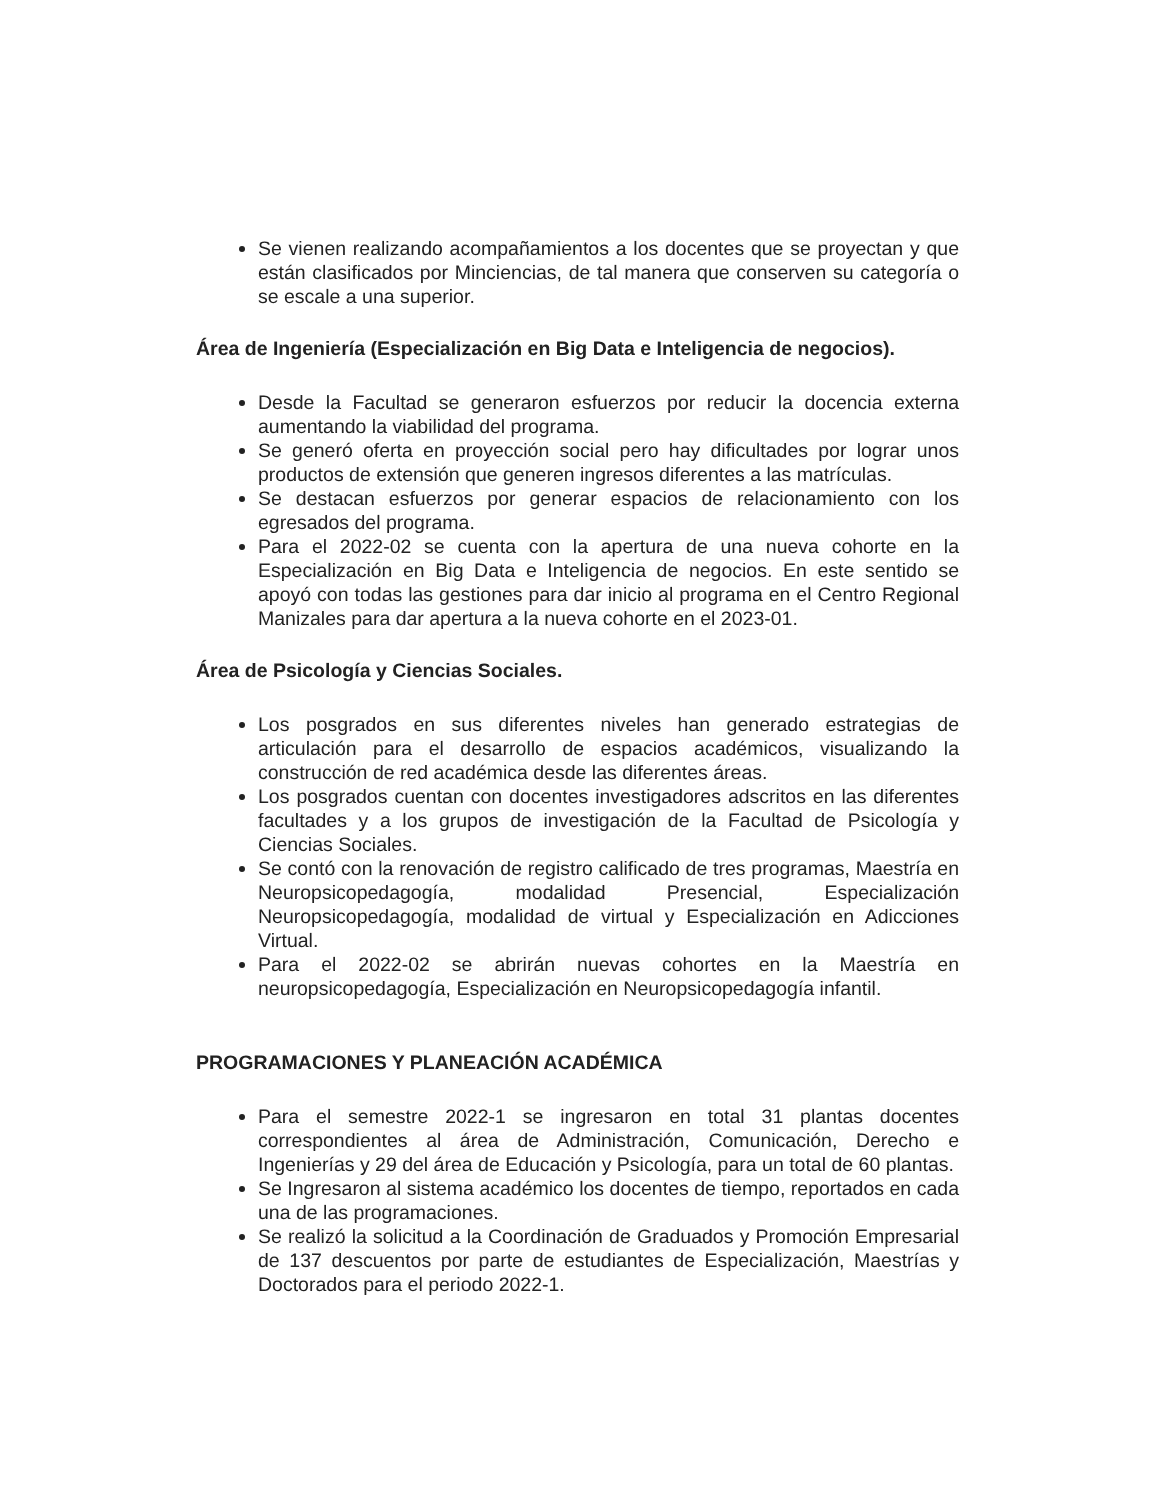Se vienen realizando acompañamientos a los docentes que se proyectan y que están clasificados por Minciencias, de tal manera que conserven su categoría o se escale a una superior.
Área de Ingeniería (Especialización en Big Data e Inteligencia de negocios).
Desde la Facultad se generaron esfuerzos por reducir la docencia externa aumentando la viabilidad del programa.
Se generó oferta en proyección social pero hay dificultades por lograr unos productos de extensión que generen ingresos diferentes a las matrículas.
Se destacan esfuerzos por generar espacios de relacionamiento con los egresados del programa.
Para el 2022-02 se cuenta con la apertura de una nueva cohorte en la Especialización en Big Data e Inteligencia de negocios. En este sentido se apoyó con todas las gestiones para dar inicio al programa en el Centro Regional Manizales para dar apertura a la nueva cohorte en el 2023-01.
Área de Psicología y Ciencias Sociales.
Los posgrados en sus diferentes niveles han generado estrategias de articulación para el desarrollo de espacios académicos, visualizando la construcción de red académica desde las diferentes áreas.
Los posgrados cuentan con docentes investigadores adscritos en las diferentes facultades y a los grupos de investigación de la Facultad de Psicología y Ciencias Sociales.
Se contó con la renovación de registro calificado de tres programas, Maestría en Neuropsicopedagogía, modalidad Presencial, Especialización Neuropsicopedagogía, modalidad de virtual y Especialización en Adicciones Virtual.
Para el 2022-02 se abrirán nuevas cohortes en la Maestría en neuropsicopedagogía, Especialización en Neuropsicopedagogía infantil.
PROGRAMACIONES Y PLANEACIÓN ACADÉMICA
Para el semestre 2022-1 se ingresaron en total 31 plantas docentes correspondientes al área de Administración, Comunicación, Derecho e Ingenierías y 29 del área de Educación y Psicología, para un total de 60 plantas.
Se Ingresaron al sistema académico los docentes de tiempo, reportados en cada una de las programaciones.
Se realizó la solicitud a la Coordinación de Graduados y Promoción Empresarial de 137 descuentos por parte de estudiantes de Especialización, Maestrías y Doctorados para el periodo 2022-1.